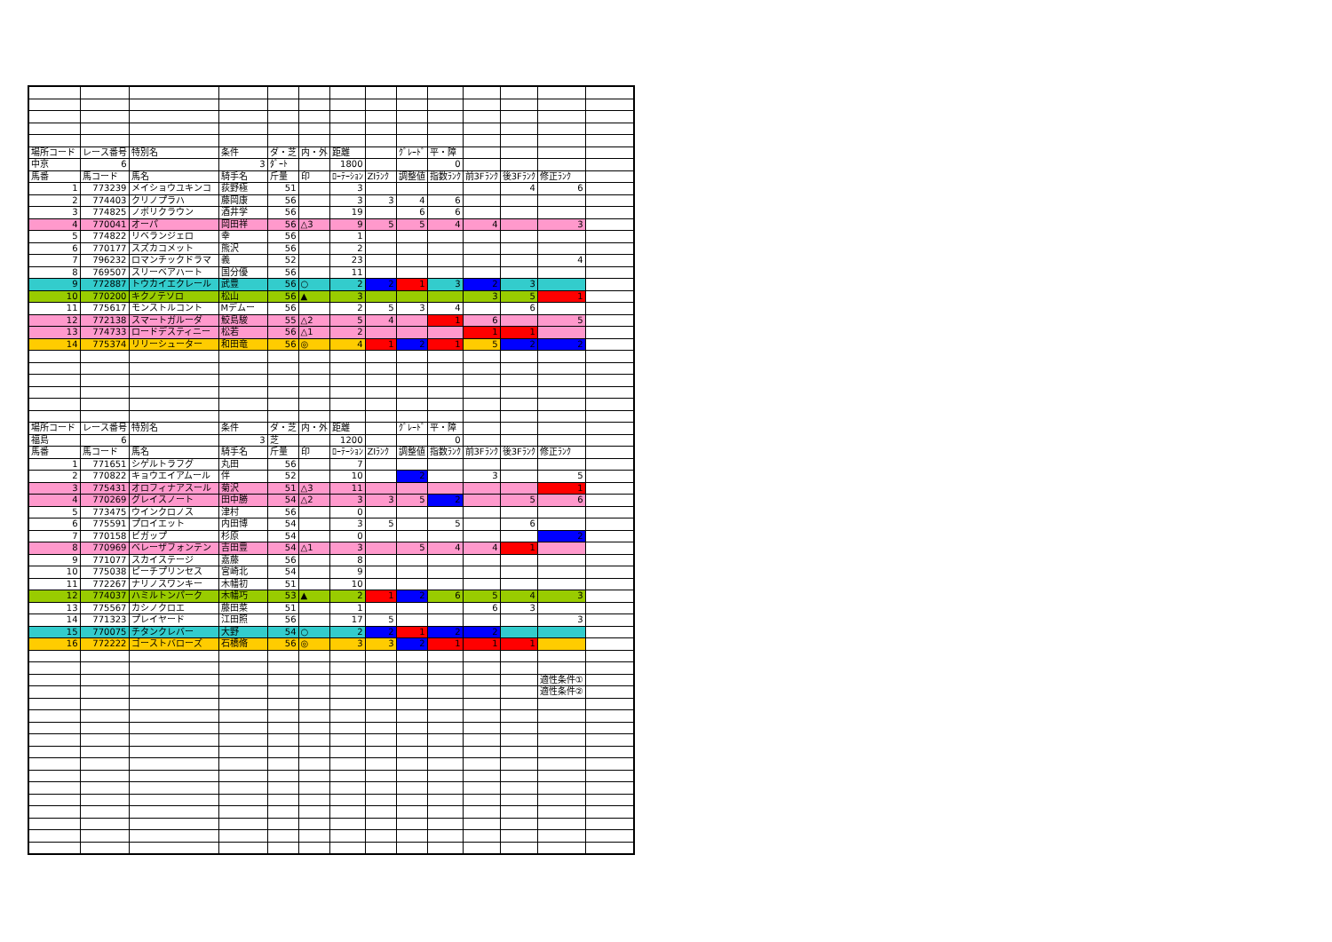| 場所コード | レース番号 | 特別名 | 条件 | ダ・芝 | 内・外 | 距離 | | ｸﾞﾚｰﾄﾞ | 平・障 | | | | |
| 中京 | 6 | | 3 | ﾀﾞｰﾄ | | 1800 | | | 0 | | | | |
| 馬番 | 馬コード | 馬名 | 騎手名 | 斤量 | 印 | ﾛｰﾃｰｼｮﾝ | ZIﾗﾝｸ | 調整値 | 指数ﾗﾝｸ | 前3Fﾗﾝｸ | 後3Fﾗﾝｸ | 修正ﾗﾝｸ | |
| 1 | 773239 | メイショウユキンコ | 荻野極 | 51 | | 3 | | | | | 4 | 6 | |
| 2 | 774403 | クリノプラハ | 藤岡康 | 56 | | 3 | 3 | 4 | 6 | | | | |
| 3 | 774825 | ノボリクラウン | 酒井学 | 56 | | 19 | | 6 | 6 | | | | |
| 4 | 770041 | オーパ | 岡田祥 | 56 | △3 | 9 | 5 | 5 | 4 | 4 | | 3 | |
| 5 | 774822 | リベランジェロ | 幸 | 56 | | 1 | | | | | | | |
| 6 | 770177 | スズカコメット | 熊沢 | 56 | | 2 | | | | | | | |
| 7 | 796232 | ロマンチックドラマ | 義 | 52 | | 23 | | | | | | 4 | |
| 8 | 769507 | スリーベアハート | 国分優 | 56 | | 11 | | | | | | | |
| 9 | 772887 | トウカイエクレール | 武豊 | 56 | ○ | 2 | 2 | 1 | 3 | 2 | 3 | | |
| 10 | 770200 | キクノテソロ | 松山 | 56 | ▲ | 3 | | | | 3 | 5 | 1 | |
| 11 | 775617 | モンストルコント | Mデムー | 56 | | 2 | 5 | 3 | 4 | | 6 | | |
| 12 | 772138 | スマートガルーダ | 鮫島駿 | 55 | △2 | 5 | 4 | | 1 | 6 | | 5 | |
| 13 | 774733 | ロードデスティニー | 松若 | 56 | △1 | 2 | | | | 1 | 1 | | |
| 14 | 775374 | リリーシューター | 和田竜 | 56 | ◎ | 4 | 1 | 2 | 1 | 5 | 2 | 2 | |
| 場所コード | レース番号 | 特別名 | 条件 | ダ・芝 | 内・外 | 距離 | | ｸﾞﾚｰﾄﾞ | 平・障 | | | | |
| 福島 | 6 | | 3 | 芝 | | 1200 | | | 0 | | | | |
| 馬番 | 馬コード | 馬名 | 騎手名 | 斤量 | 印 | ﾛｰﾃｰｼｮﾝ | ZIﾗﾝｸ | 調整値 | 指数ﾗﾝｸ | 前3Fﾗﾝｸ | 後3Fﾗﾝｸ | 修正ﾗﾝｸ | |
| 1 | 771651 | シゲルトラフグ | 丸田 | 56 | | 7 | | | | | | | |
| 2 | 770822 | キョウエイアムール | 伴 | 52 | | 10 | | 2 | | 3 | | 5 | |
| 3 | 775431 | オロフィナアスール | 菊沢 | 51 | △3 | 11 | | | | | | 1 | |
| 4 | 770269 | グレイスノート | 田中勝 | 54 | △2 | 3 | 3 | 5 | 2 | | 5 | 6 | |
| 5 | 773475 | ウインクロノス | 津村 | 56 | | 0 | | | | | | | |
| 6 | 775591 | プロイエット | 内田博 | 54 | | 3 | 5 | | 5 | | 6 | | |
| 7 | 770158 | ビガップ | 杉原 | 54 | | 0 | | | | | | 2 | |
| 8 | 770969 | ベレーザフォンテン | 吉田豊 | 54 | △1 | 3 | | 5 | 4 | 4 | 1 | | |
| 9 | 771077 | スカイステージ | 嘉藤 | 56 | | 8 | | | | | | | |
| 10 | 775038 | ピーチプリンセス | 宮崎北 | 54 | | 9 | | | | | | | |
| 11 | 772267 | ナリノスワンキー | 木幡初 | 51 | | 10 | | | | | | | |
| 12 | 774037 | ハミルトンパーク | 木幡巧 | 53 | ▲ | 2 | 1 | 2 | 6 | 5 | 4 | 3 | |
| 13 | 775567 | カシノクロエ | 藤田菜 | 51 | | 1 | | | | 6 | 3 | | |
| 14 | 771323 | プレイヤード | 江田照 | 56 | | 17 | 5 | | | | | 3 | |
| 15 | 770075 | チタンクレバー | 大野 | 54 | ○ | 2 | 2 | 1 | 2 | 2 | | | |
| 16 | 772222 | ゴーストバローズ | 石橋脩 | 56 | ◎ | 3 | 3 | 2 | 1 | 1 | 1 | | |
| | | | | | | | | | | | | 適性条件① | |
| | | | | | | | | | | | | 適性条件② | |